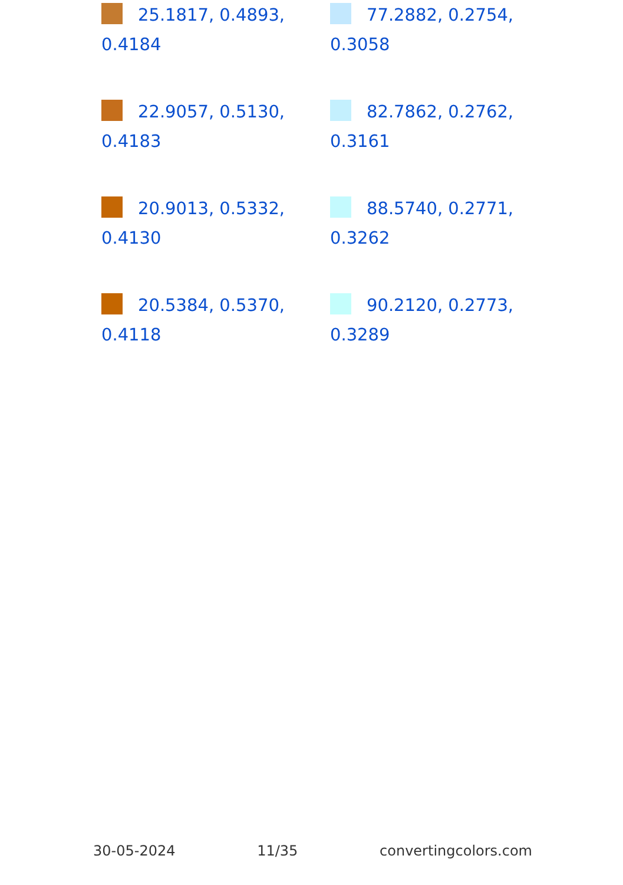25.1817, 0.4893, 0.4184
77.2882, 0.2754, 0.3058
22.9057, 0.5130, 0.4183
82.7862, 0.2762, 0.3161
20.9013, 0.5332, 0.4130
88.5740, 0.2771, 0.3262
20.5384, 0.5370, 0.4118
90.2120, 0.2773, 0.3289
30-05-2024 11/35 convertingcolors.com